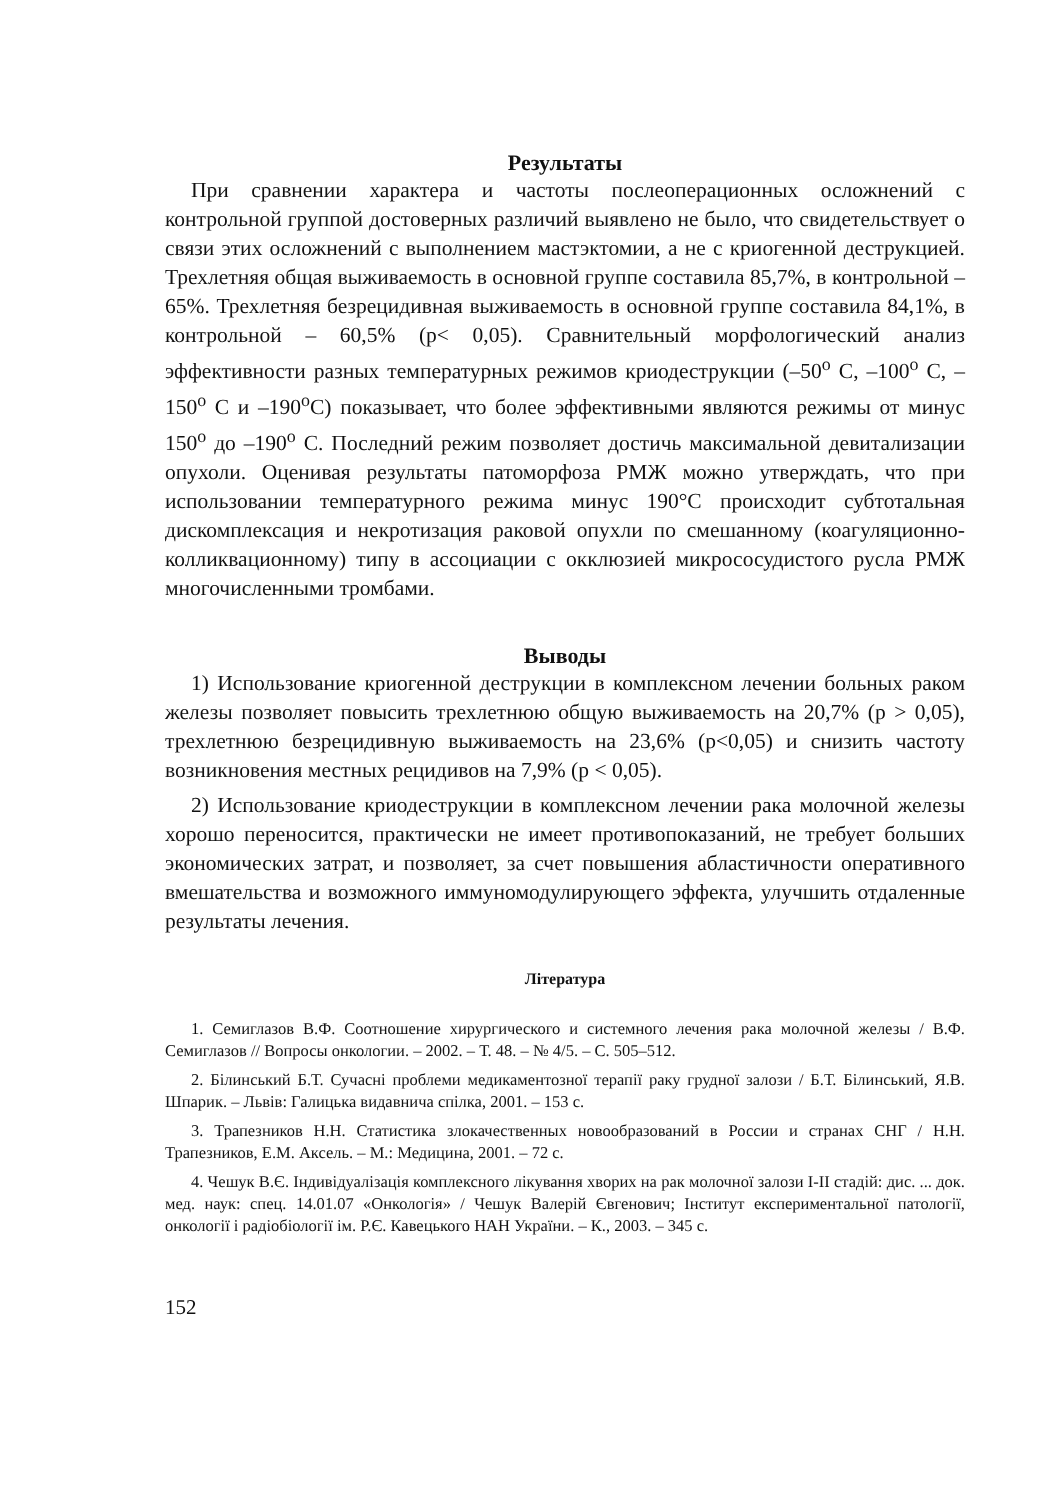Результаты
При сравнении характера и частоты послеоперационных осложнений с контрольной группой достоверных различий выявлено не было, что свидетельствует о связи этих осложнений с выполнением мастэктомии, а не с криогенной деструкцией. Трехлетняя общая выживаемость в основной группе составила 85,7%, в контрольной – 65%. Трехлетняя безрецидивная выживаемость в основной группе составила 84,1%, в контрольной – 60,5% (p< 0,05). Сравнительный морфологический анализ эффективности разных температурных режимов криодеструкции (–50<sup>о</sup> С, –100<sup>о</sup> С, –150<sup>о</sup> С и –190<sup>о</sup>С) показывает, что более эффективными являются режимы от минус 150<sup>о</sup> до –190<sup>о</sup> С. Последний режим позволяет достичь максимальной девитализации опухоли. Оценивая результаты патоморфоза РМЖ можно утверждать, что при использовании температурного режима минус 190°С происходит субтотальная дискомплексация и некротизация раковой опухли по смешанному (коагуляционно-колликвационному) типу в ассоциации с окклюзией микрососудистого русла РМЖ многочисленными тромбами.
Выводы
1) Использование криогенной деструкции в комплексном лечении больных раком железы позволяет повысить трехлетнюю общую выживаемость на 20,7% (p > 0,05), трехлетнюю безрецидивную выживаемость на 23,6% (p<0,05) и снизить частоту возникновения местных рецидивов на 7,9% (p < 0,05).
2) Использование криодеструкции в комплексном лечении рака молочной железы хорошо переносится, практически не имеет противопоказаний, не требует больших экономических затрат, и позволяет, за счет повышения абластичности оперативного вмешательства и возможного иммуномодулирующего эффекта, улучшить отдаленные результаты лечения.
Література
1. Семиглазов В.Ф. Соотношение хирургического и системного лечения рака молочной железы / В.Ф. Семиглазов // Вопросы онкологии. – 2002. – Т. 48. – № 4/5. – С. 505–512.
2. Білинський Б.Т. Сучасні проблеми медикаментозної терапії раку грудної залози / Б.Т. Білинський, Я.В. Шпарик. – Львів: Галицька видавнича спілка, 2001. – 153 с.
3. Трапезников Н.Н. Статистика злокачественных новообразований в России и странах СНГ / Н.Н. Трапезников, Е.М. Аксель. – М.: Медицина, 2001. – 72 с.
4. Чешук В.Є. Індивідуалізація комплексного лікування хворих на рак молочної залози І-ІІ стадій: дис. ... док. мед. наук: спец. 14.01.07 «Онкологія» / Чешук Валерій Євгенович; Інститут експериментальної патології, онкології і радіобіології ім. Р.Є. Кавецького НАН України. – К., 2003. – 345 с.
152